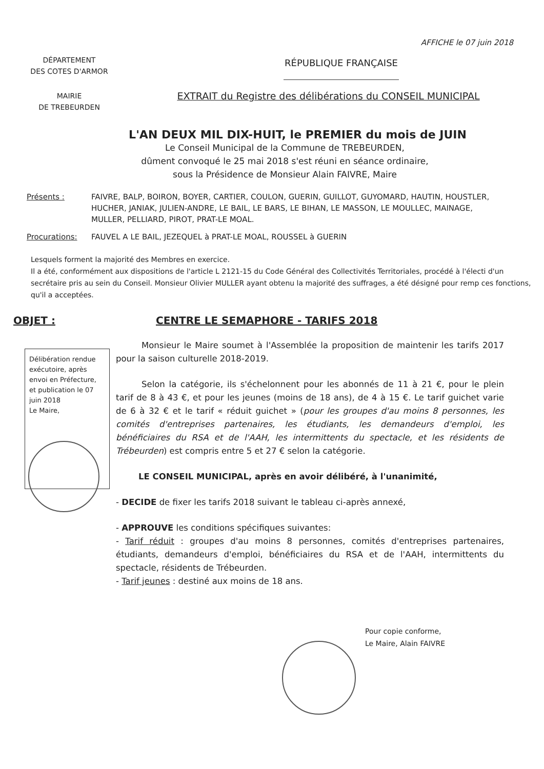AFFICHE le 07 juin 2018
DÉPARTEMENT
DES COTES D'ARMOR
RÉPUBLIQUE FRANÇAISE
MAIRIE
DE TREBEURDEN
EXTRAIT du Registre des délibérations du CONSEIL MUNICIPAL
L'AN DEUX MIL DIX-HUIT, le PREMIER du mois de JUIN
Le Conseil Municipal de la Commune de TREBEURDEN,
dûment convoqué le 25 mai 2018 s'est réuni en séance ordinaire,
sous la Présidence de Monsieur Alain FAIVRE, Maire
Présents : FAIVRE, BALP, BOIRON, BOYER, CARTIER, COULON, GUERIN, GUILLOT, GUYOMARD, HAUTIN, HOUSTLER, HUCHER, JANIAK, JULIEN-ANDRE, LE BAIL, LE BARS, LE BIHAN, LE MASSON, LE MOULLEC, MAINAGE, MULLER, PELLIARD, PIROT, PRAT-LE MOAL.
Procurations: FAUVEL A LE BAIL, JEZEQUEL à PRAT-LE MOAL, ROUSSEL à GUERIN
Lesquels forment la majorité des Membres en exercice.
Il a été, conformément aux dispositions de l'article L 2121-15 du Code Général des Collectivités Territoriales, procédé à l'électi d'un secrétaire pris au sein du Conseil. Monsieur Olivier MULLER ayant obtenu la majorité des suffrages, a été désigné pour remp ces fonctions, qu'il a acceptées.
OBJET : CENTRE LE SEMAPHORE - TARIFS 2018
Délibération rendue exécutoire, après envoi en Préfecture, et publication le 07 juin 2018
Le Maire,
Monsieur le Maire soumet à l'Assemblée la proposition de maintenir les tarifs 2017 pour la saison culturelle 2018-2019.
Selon la catégorie, ils s'échelonnent pour les abonnés de 11 à 21 €, pour le plein tarif de 8 à 43 €, et pour les jeunes (moins de 18 ans), de 4 à 15 €. Le tarif guichet varie de 6 à 32 € et le tarif « réduit guichet » (pour les groupes d'au moins 8 personnes, les comités d'entreprises partenaires, les étudiants, les demandeurs d'emploi, les bénéficiaires du RSA et de l'AAH, les intermittents du spectacle, et les résidents de Trébeurden) est compris entre 5 et 27 € selon la catégorie.
LE CONSEIL MUNICIPAL, après en avoir délibéré, à l'unanimité,
- DECIDE de fixer les tarifs 2018 suivant le tableau ci-après annexé,
- APPROUVE les conditions spécifiques suivantes:
- Tarif réduit : groupes d'au moins 8 personnes, comités d'entreprises partenaires, étudiants, demandeurs d'emploi, bénéficiaires du RSA et de l'AAH, intermittents du spectacle, résidents de Trébeurden.
- Tarif jeunes : destiné aux moins de 18 ans.
Pour copie conforme,
Le Maire, Alain FAIVRE